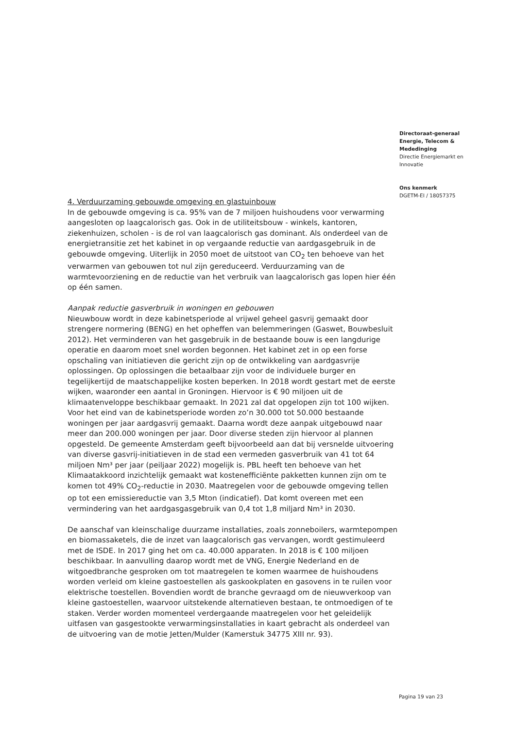Directoraat-generaal
Energie, Telecom &
Mededinging
Directie Energiemarkt en
Innovatie
Ons kenmerk
DGETM-EI / 18057375
4. Verduurzaming gebouwde omgeving en glastuinbouw
In de gebouwde omgeving is ca. 95% van de 7 miljoen huishoudens voor verwarming aangesloten op laagcalorisch gas. Ook in de utiliteitsbouw - winkels, kantoren, ziekenhuizen, scholen - is de rol van laagcalorisch gas dominant. Als onderdeel van de energietransitie zet het kabinet in op vergaande reductie van aardgasgebruik in de gebouwde omgeving. Uiterlijk in 2050 moet de uitstoot van CO<sub>2</sub> ten behoeve van het verwarmen van gebouwen tot nul zijn gereduceerd. Verduurzaming van de warmtevoorziening en de reductie van het verbruik van laagcalorisch gas lopen hier één op één samen.
Aanpak reductie gasverbruik in woningen en gebouwen
Nieuwbouw wordt in deze kabinetsperiode al vrijwel geheel gasvrij gemaakt door strengere normering (BENG) en het opheffen van belemmeringen (Gaswet, Bouwbesluit 2012). Het verminderen van het gasgebruik in de bestaande bouw is een langdurige operatie en daarom moet snel worden begonnen. Het kabinet zet in op een forse opschaling van initiatieven die gericht zijn op de ontwikkeling van aardgasvrije oplossingen. Op oplossingen die betaalbaar zijn voor de individuele burger en tegelijkertijd de maatschappelijke kosten beperken. In 2018 wordt gestart met de eerste wijken, waaronder een aantal in Groningen. Hiervoor is € 90 miljoen uit de klimaatenveloppe beschikbaar gemaakt. In 2021 zal dat opgelopen zijn tot 100 wijken. Voor het eind van de kabinetsperiode worden zo’n 30.000 tot 50.000 bestaande woningen per jaar aardgasvrij gemaakt. Daarna wordt deze aanpak uitgebouwd naar meer dan 200.000 woningen per jaar. Door diverse steden zijn hiervoor al plannen opgesteld. De gemeente Amsterdam geeft bijvoorbeeld aan dat bij versnelde uitvoering van diverse gasvrij-initiatieven in de stad een vermeden gasverbruik van 41 tot 64 miljoen Nm³ per jaar (peiljaar 2022) mogelijk is. PBL heeft ten behoeve van het Klimaatakkoord inzichtelijk gemaakt wat kostenefficiënte pakketten kunnen zijn om te komen tot 49% CO<sub>2</sub>-reductie in 2030. Maatregelen voor de gebouwde omgeving tellen op tot een emissiereductie van 3,5 Mton (indicatief). Dat komt overeen met een vermindering van het aardgasgasgebruik van 0,4 tot 1,8 miljard Nm³ in 2030.
De aanschaf van kleinschalige duurzame installaties, zoals zonneboilers, warmtepompen en biomassaketels, die de inzet van laagcalorisch gas vervangen, wordt gestimuleerd met de ISDE. In 2017 ging het om ca. 40.000 apparaten. In 2018 is € 100 miljoen beschikbaar. In aanvulling daarop wordt met de VNG, Energie Nederland en de witgoedbranche gesproken om tot maatregelen te komen waarmee de huishoudens worden verleid om kleine gastoestellen als gaskookplaten en gasovens in te ruilen voor elektrische toestellen. Bovendien wordt de branche gevraagd om de nieuwverkoop van kleine gastoestellen, waarvoor uitstekende alternatieven bestaan, te ontmoedigen of te staken. Verder worden momenteel verdergaande maatregelen voor het geleidelijk uitfasen van gasgestookte verwarmingsinstallaties in kaart gebracht als onderdeel van de uitvoering van de motie Jetten/Mulder (Kamerstuk 34775 XIII nr. 93).
Pagina 19 van 23